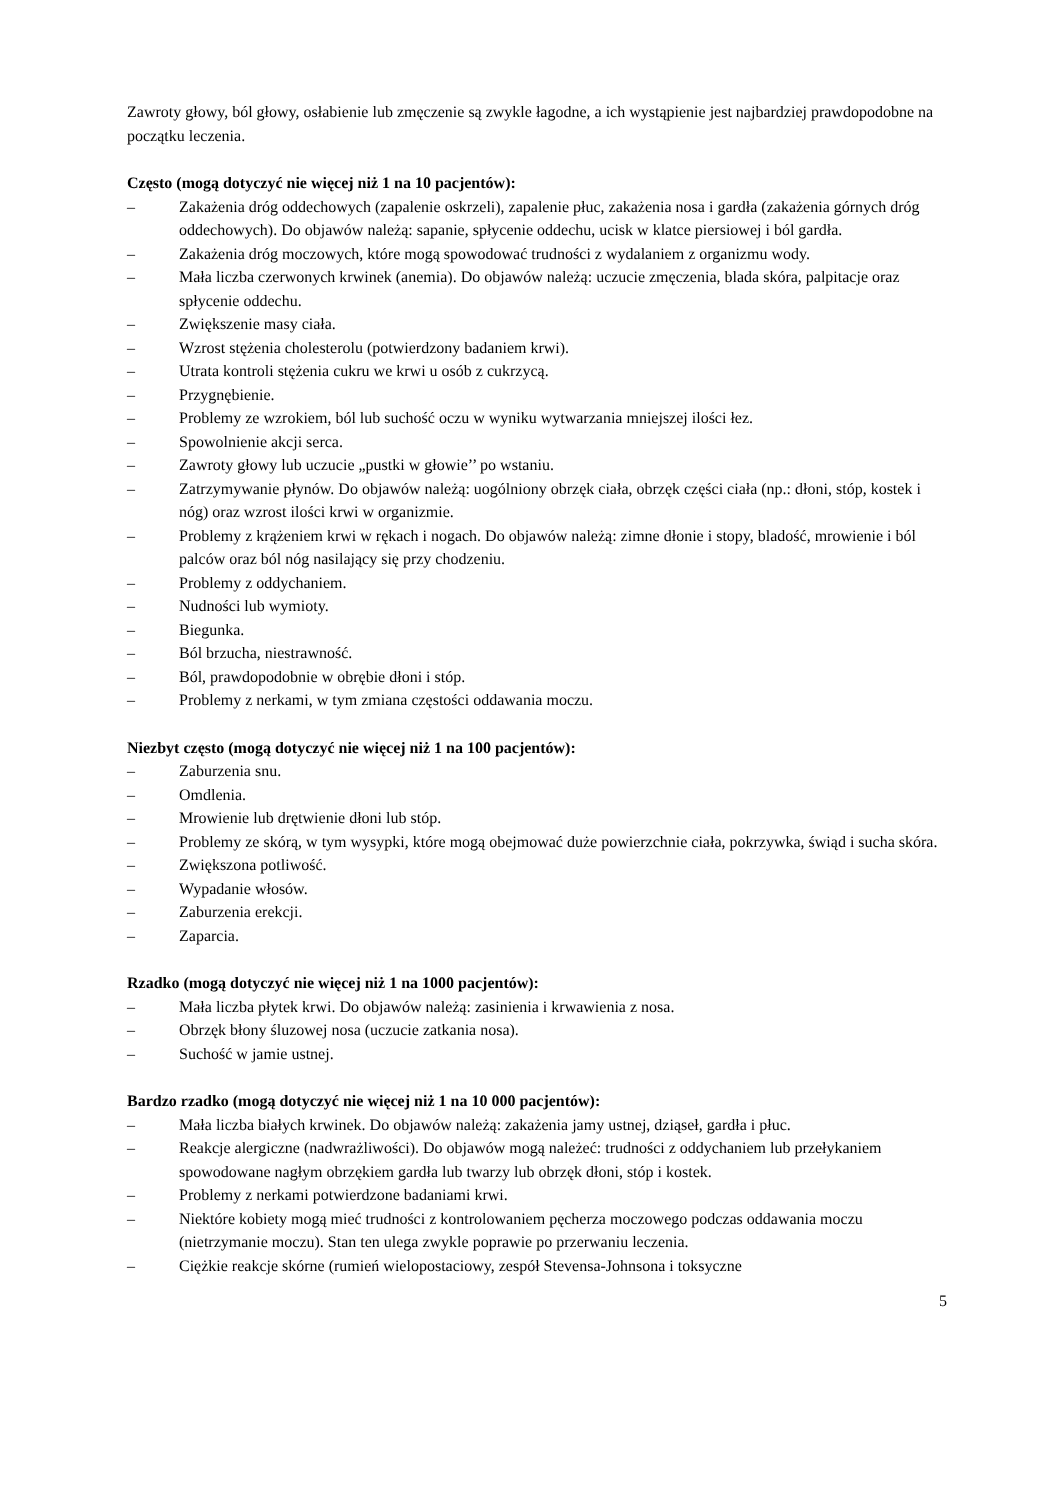Zawroty głowy, ból głowy, osłabienie lub zmęczenie są zwykle łagodne, a ich wystąpienie jest najbardziej prawdopodobne na początku leczenia.
Często (mogą dotyczyć nie więcej niż 1 na 10 pacjentów):
– Zakażenia dróg oddechowych (zapalenie oskrzeli), zapalenie płuc, zakażenia nosa i gardła (zakażenia górnych dróg oddechowych). Do objawów należą: sapanie, spłycenie oddechu, ucisk w klatce piersiowej i ból gardła.
– Zakażenia dróg moczowych, które mogą spowodować trudności z wydalaniem z organizmu wody.
– Mała liczba czerwonych krwinek (anemia). Do objawów należą: uczucie zmęczenia, blada skóra, palpitacje oraz spłycenie oddechu.
– Zwiększenie masy ciała.
– Wzrost stężenia cholesterolu (potwierdzony badaniem krwi).
– Utrata kontroli stężenia cukru we krwi u osób z cukrzycą.
– Przygnębienie.
– Problemy ze wzrokiem, ból lub suchość oczu w wyniku wytwarzania mniejszej ilości łez.
– Spowolnienie akcji serca.
– Zawroty głowy lub uczucie „pustki w głowie’’ po wstaniu.
– Zatrzymywanie płynów. Do objawów należą: uogólniony obrzęk ciała, obrzęk części ciała (np.: dłoni, stóp, kostek i nóg) oraz wzrost ilości krwi w organizmie.
– Problemy z krążeniem krwi w rękach i nogach. Do objawów należą: zimne dłonie i stopy, bladość, mrowienie i ból palców oraz ból nóg nasilający się przy chodzeniu.
– Problemy z oddychaniem.
– Nudności lub wymioty.
– Biegunka.
– Ból brzucha, niestrawność.
– Ból, prawdopodobnie w obrębie dłoni i stóp.
– Problemy z nerkami, w tym zmiana częstości oddawania moczu.
Niezbyt często (mogą dotyczyć nie więcej niż 1 na 100 pacjentów):
– Zaburzenia snu.
– Omdlenia.
– Mrowienie lub drętwienie dłoni lub stóp.
– Problemy ze skórą, w tym wysypki, które mogą obejmować duże powierzchnie ciała, pokrzywka, świąd i sucha skóra.
– Zwiększona potliwość.
– Wypadanie włosów.
– Zaburzenia erekcji.
– Zaparcia.
Rzadko (mogą dotyczyć nie więcej niż 1 na 1000 pacjentów):
– Mała liczba płytek krwi. Do objawów należą: zasinienia i krwawienia z nosa.
– Obrzęk błony śluzowej nosa (uczucie zatkania nosa).
– Suchość w jamie ustnej.
Bardzo rzadko (mogą dotyczyć nie więcej niż 1 na 10 000 pacjentów):
– Mała liczba białych krwinek. Do objawów należą: zakażenia jamy ustnej, dziąseł, gardła i płuc.
– Reakcje alergiczne (nadwrażliwości). Do objawów mogą należeć: trudności z oddychaniem lub przełykaniem spowodowane nagłym obrzękiem gardła lub twarzy lub obrzęk dłoni, stóp i kostek.
– Problemy z nerkami potwierdzone badaniami krwi.
– Niektóre kobiety mogą mieć trudności z kontrolowaniem pęcherza moczowego podczas oddawania moczu (nietrzymanie moczu). Stan ten ulega zwykle poprawie po przerwaniu leczenia.
– Ciężkie reakcje skórne (rumień wielopostaciowy, zespół Stevensa-Johnsona i toksyczne
5